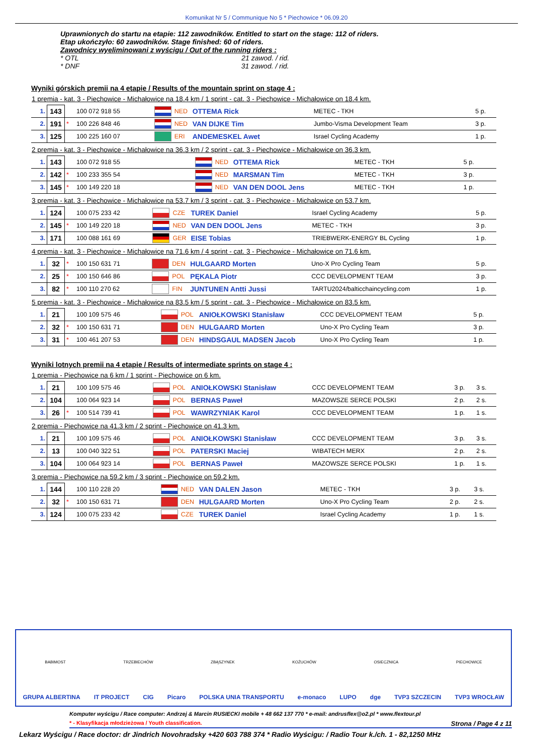Komunikat Nr 5 / Communique No 5 * Piechowice * 06.09.20
Uprawnionych do startu na etapie: 112 zawodników. Entitled to start on the stage: 112 of riders.
Etap ukończyło: 60 zawodników. Stage finished: 60 of riders.
Zawodnicy wyeliminowani z wyścigu / Out of the running riders :
* OTL 21 zawod. / rid.
* DNF 31 zawod. / rid.
Wyniki górskich premii na 4 etapie / Results of the mountain sprint on stage 4 :
1 premia - kat. 3 - Piechowice - Michałowice na 18.4 km / 1 sprint - cat. 3 - Piechowice - Michałowice on 18.4 km.
| 1. | 143 | | 100 072 918 55 | | NED | OTTEMA Rick | METEC - TKH | 5 p. |
| 2. | 191 | * | 100 226 848 46 | | NED | VAN DIJKE Tim | Jumbo-Visma Development Team | 3 p. |
| 3. | 125 | | 100 225 160 07 | | ERI | ANDEMESKEL Awet | Israel Cycling Academy | 1 p. |
2 premia - kat. 3 - Piechowice - Michałowice na 36.3 km / 2 sprint - cat. 3 - Piechowice - Michałowice on 36.3 km.
| 1. | 143 | | 100 072 918 55 | | NED | OTTEMA Rick | METEC - TKH | 5 p. |
| 2. | 142 | * | 100 233 355 54 | | NED | MARSMAN Tim | METEC - TKH | 3 p. |
| 3. | 145 | * | 100 149 220 18 | | NED | VAN DEN DOOL Jens | METEC - TKH | 1 p. |
3 premia - kat. 3 - Piechowice - Michałowice na 53.7 km / 3 sprint - cat. 3 - Piechowice - Michałowice on 53.7 km.
| 1. | 124 | | 100 075 233 42 | | CZE | TUREK Daniel | Israel Cycling Academy | 5 p. |
| 2. | 145 | * | 100 149 220 18 | | NED | VAN DEN DOOL Jens | METEC - TKH | 3 p. |
| 3. | 171 | | 100 088 161 69 | | GER | EISE Tobias | TRIEBWERK-ENERGY BL Cycling | 1 p. |
4 premia - kat. 3 - Piechowice - Michałowice na 71.6 km / 4 sprint - cat. 3 - Piechowice - Michałowice on 71.6 km.
| 1. | 32 | * | 100 150 631 71 | | DEN | HULGAARD Morten | Uno-X Pro Cycling Team | 5 p. |
| 2. | 25 | * | 100 150 646 86 | | POL | PĘKALA Piotr | CCC DEVELOPMENT TEAM | 3 p. |
| 3. | 82 | * | 100 110 270 62 | | FIN | JUNTUNEN Antti Jussi | TARTU2024/balticchaincycling.com | 1 p. |
5 premia - kat. 3 - Piechowice - Michałowice na 83.5 km / 5 sprint - cat. 3 - Piechowice - Michałowice on 83.5 km.
| 1. | 21 | | 100 109 575 46 | | POL | ANIOŁKOWSKI Stanisław | CCC DEVELOPMENT TEAM | 5 p. |
| 2. | 32 | * | 100 150 631 71 | | DEN | HULGAARD Morten | Uno-X Pro Cycling Team | 3 p. |
| 3. | 31 | * | 100 461 207 53 | | DEN | HINDSGAUL MADSEN Jacob | Uno-X Pro Cycling Team | 1 p. |
Wyniki lotnych premii na 4 etapie / Results of intermediate sprints on stage 4 :
1 premia - Piechowice na 6 km / 1 sprint - Piechowice on 6 km.
| 1. | 21 | | 100 109 575 46 | | POL | ANIOŁKOWSKI Stanisław | CCC DEVELOPMENT TEAM | 3 p. | 3 s. |
| 2. | 104 | | 100 064 923 14 | | POL | BERNAS Paweł | MAZOWSZE SERCE POLSKI | 2 p. | 2 s. |
| 3. | 26 | * | 100 514 739 41 | | POL | WAWRZYNIAK Karol | CCC DEVELOPMENT TEAM | 1 p. | 1 s. |
2 premia - Piechowice na 41.3 km / 2 sprint - Piechowice on 41.3 km.
| 1. | 21 | | 100 109 575 46 | | POL | ANIOŁKOWSKI Stanisław | CCC DEVELOPMENT TEAM | 3 p. | 3 s. |
| 2. | 13 | | 100 040 322 51 | | POL | PATERSKI Maciej | WIBATECH MERX | 2 p. | 2 s. |
| 3. | 104 | | 100 064 923 14 | | POL | BERNAS Paweł | MAZOWSZE SERCE POLSKI | 1 p. | 1 s. |
3 premia - Piechowice na 59.2 km / 3 sprint - Piechowice on 59.2 km.
| 1. | 144 | | 100 110 228 20 | | NED | VAN DALEN Jason | METEC - TKH | 3 p. | 3 s. |
| 2. | 32 | * | 100 150 631 71 | | DEN | HULGAARD Morten | Uno-X Pro Cycling Team | 2 p. | 2 s. |
| 3. | 124 | | 100 075 233 42 | | CZE | TUREK Daniel | Israel Cycling Academy | 1 p. | 1 s. |
BABIMOST TRZEBIECHÓW ZBĄSZYNEK KOŻUCHÓW OSIECZNICA PIECHOWICE GRUPA ALBERTINA IT PROJECT CIG Picaro POLSKA UNIA TRANSPORTU e-monaco LUPO dge TVP3 SZCZECIN TVP3 WROCŁAW
Komputer wyścigu / Race computer: Andrzej & Marcin RUSIECKI mobile + 48 662 137 770 * e-mail: andrusflex@o2.pl * www.flextour.pl
* - Klasyfikacja młodzieżowa / Youth classification. Strona / Page 4 z 11
Lekarz Wyścigu / Race doctor: dr Jindrich Novohradsky +420 603 788 374 * Radio Wyścigu: / Radio Tour k./ch. 1 - 82,1250 MHz